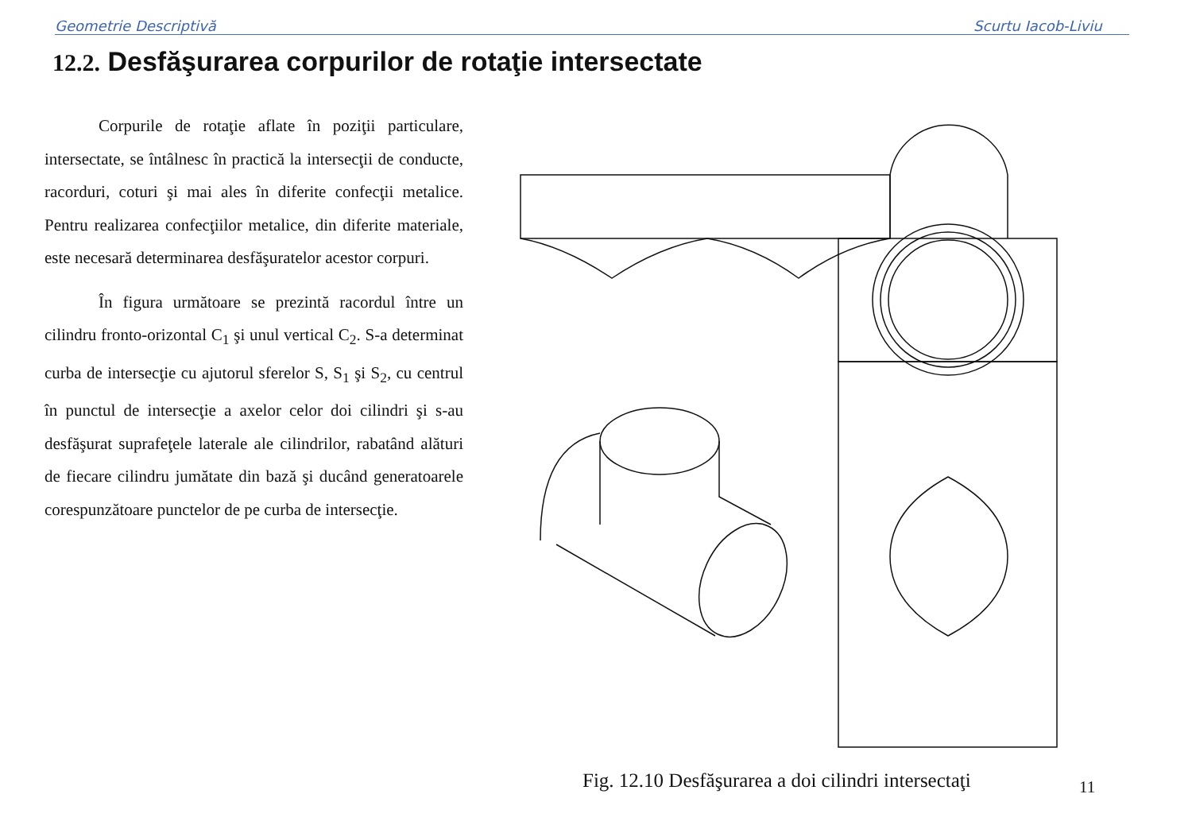Geometrie Descriptivă Scurtu Iacob-Liviu
12.2. Desfăşurarea corpurilor de rotaţie intersectate
Corpurile de rotaţie aflate în poziţii particulare, intersectate, se întâlnesc în practică la intersecţii de conducte, racorduri, coturi şi mai ales în diferite confecţii metalice. Pentru realizarea confecţiilor metalice, din diferite materiale, este necesară determinarea desfăşuratelor acestor corpuri.
În figura următoare se prezintă racordul între un cilindru fronto-orizontal C<sub>1</sub> şi unul vertical C<sub>2</sub>. S-a determinat curba de intersecţie cu ajutorul sferelor S, S<sub>1</sub> şi S<sub>2</sub>, cu centrul în punctul de intersecţie a axelor celor doi cilindri şi s-au desfăşurat suprafeţele laterale ale cilindrilor, rabatând alături de fiecare cilindru jumătate din bază şi ducând generatoarele corespunzătoare punctelor de pe curba de intersecţie.
Fig. 12.10 Desfăşurarea a doi cilindri intersectaţi
11